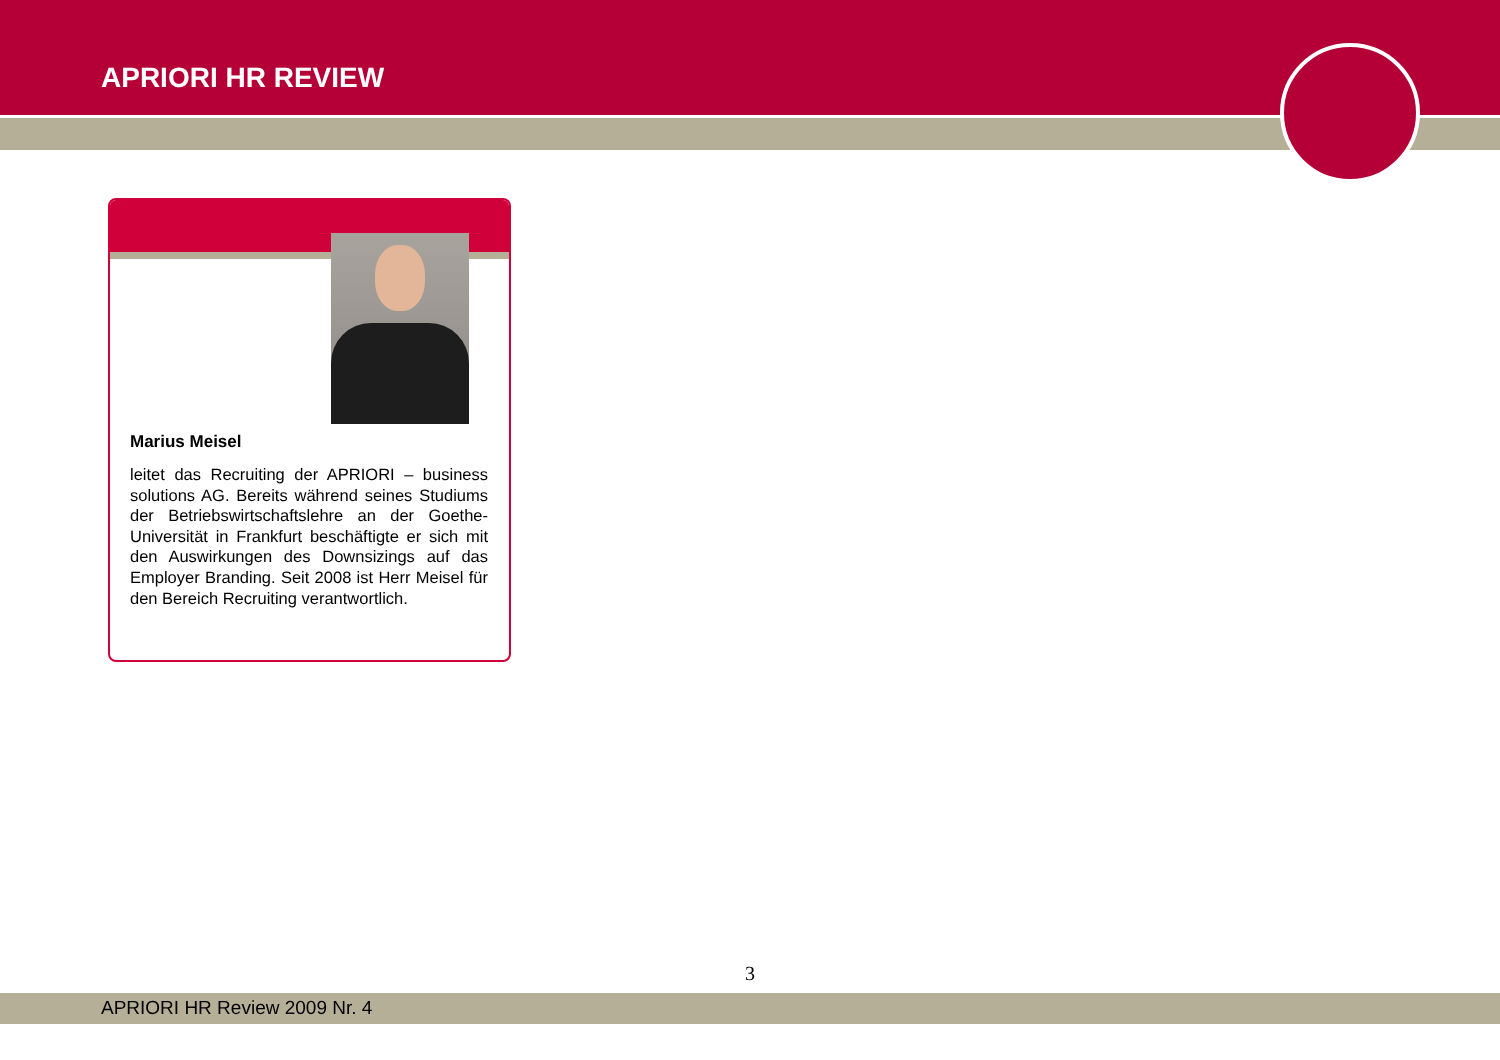APRIORI HR REVIEW
Marius Meisel
leitet das Recruiting der APRIORI – business solutions AG. Bereits während seines Studi­ums der Betriebswirtschaftslehre an der Goe­the-Universität in Frankfurt beschäftigte er sich mit den Auswirkungen des Downsizings auf das Employer Branding. Seit 2008 ist Herr Meisel für den Bereich Recruiting ver­antwortlich.
3
APRIORI HR Review 2009 Nr. 4